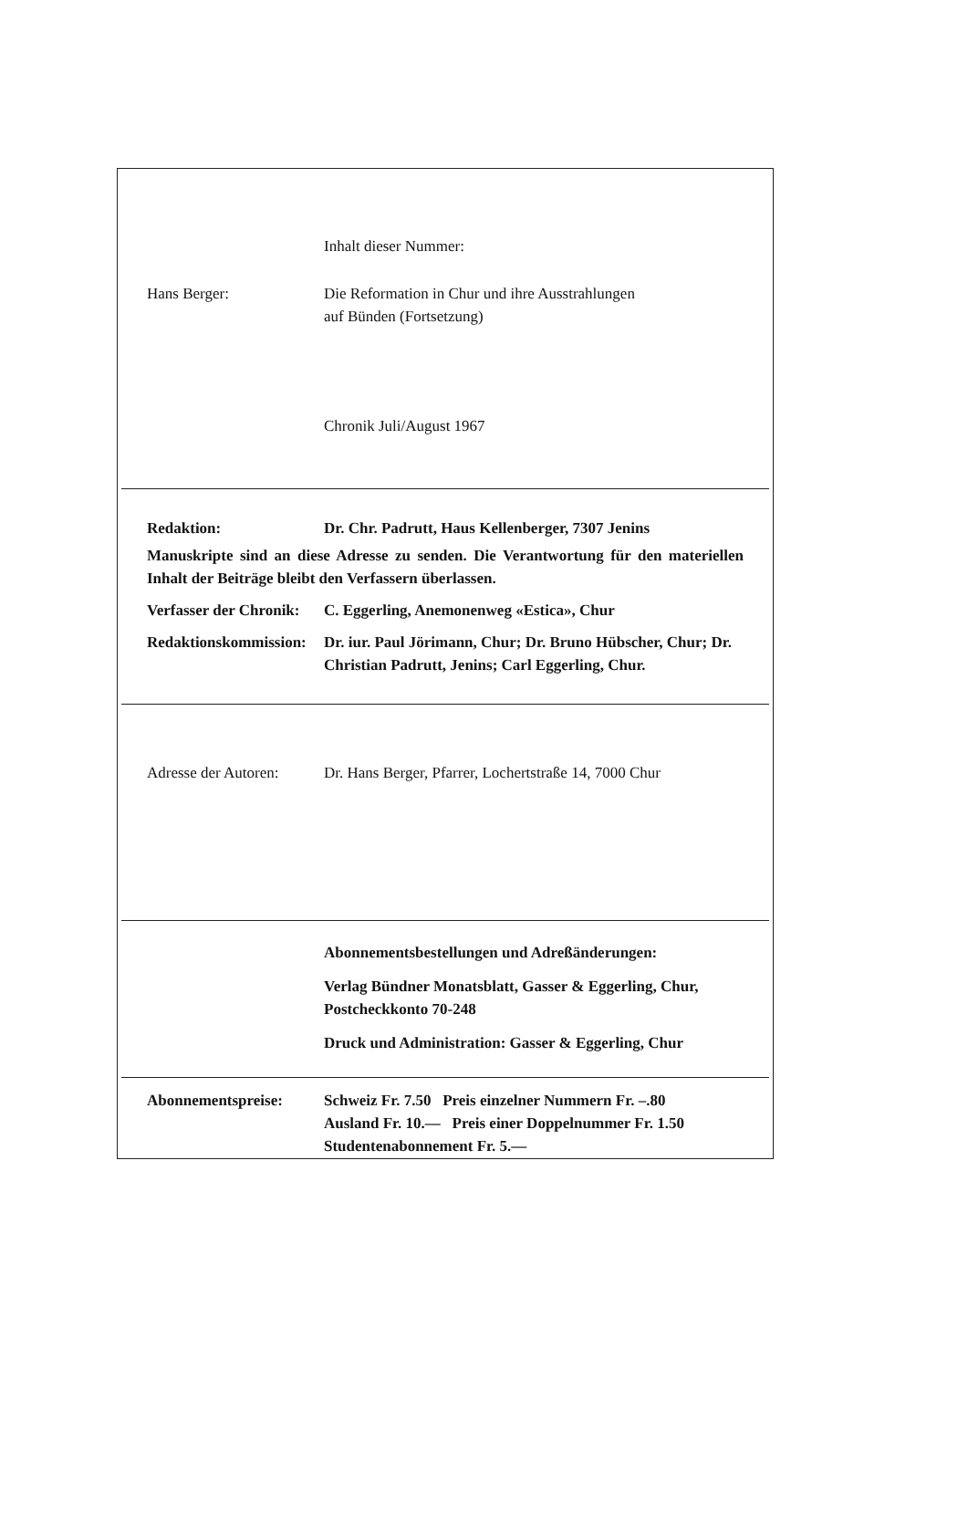Inhalt dieser Nummer:
Hans Berger: Die Reformation in Chur und ihre Ausstrahlungen
auf Bünden (Fortsetzung)
Chronik Juli/August 1967
Redaktion: Dr. Chr. Padrutt, Haus Kellenberger, 7307 Jenins
Manuskripte sind an diese Adresse zu senden. Die Verantwortung für den materiellen Inhalt der Beiträge bleibt den Verfassern überlassen.
Verfasser der Chronik:
C. Eggerling, Anemonenweg «Estica», Chur
Redaktionskommission:
Dr. iur. Paul Jörimann, Chur; Dr. Bruno Hübscher, Chur; Dr. Christian Padrutt, Jenins; Carl Eggerling, Chur.
Adresse der Autoren:
Dr. Hans Berger, Pfarrer, Lochertstraße 14, 7000 Chur
Abonnementsbestellungen und Adreßänderungen:
Verlag Bündner Monatsblatt, Gasser & Eggerling, Chur, Postcheckkonto 70-248
Druck und Administration: Gasser & Eggerling, Chur
Abonnementspreise: Schweiz Fr. 7.50 Preis einzelner Nummern Fr. –.80
Ausland Fr. 10.— Preis einer Doppelnummer Fr. 1.50
Studentenabonnement Fr. 5.—